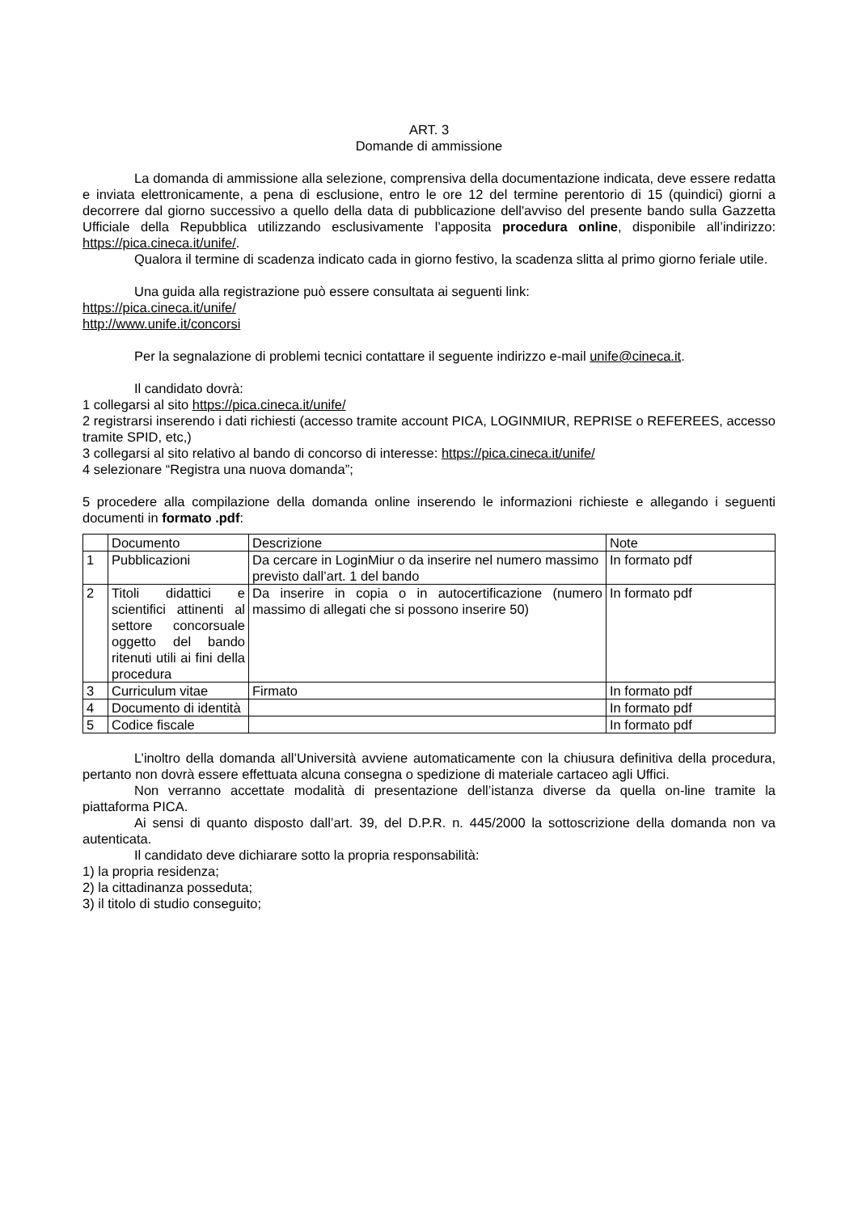ART. 3
Domande di ammissione
La domanda di ammissione alla selezione, comprensiva della documentazione indicata, deve essere redatta e inviata elettronicamente, a pena di esclusione, entro le ore 12 del termine perentorio di 15 (quindici) giorni a decorrere dal giorno successivo a quello della data di pubblicazione dell'avviso del presente bando sulla Gazzetta Ufficiale della Repubblica utilizzando esclusivamente l’apposita procedura online, disponibile all’indirizzo: https://pica.cineca.it/unife/.
Qualora il termine di scadenza indicato cada in giorno festivo, la scadenza slitta al primo giorno feriale utile.
Una guida alla registrazione può essere consultata ai seguenti link:
https://pica.cineca.it/unife/
http://www.unife.it/concorsi
Per la segnalazione di problemi tecnici contattare il seguente indirizzo e-mail unife@cineca.it.
Il candidato dovrà:
1 collegarsi al sito https://pica.cineca.it/unife/
2 registrarsi inserendo i dati richiesti (accesso tramite account PICA, LOGINMIUR, REPRISE o REFEREES, accesso tramite SPID, etc,)
3 collegarsi al sito relativo al bando di concorso di interesse: https://pica.cineca.it/unife/
4 selezionare “Registra una nuova domanda”;
5 procedere alla compilazione della domanda online inserendo le informazioni richieste e allegando i seguenti documenti in formato .pdf:
| | Documento | Descrizione | Note |
| 1 | Pubblicazioni | Da cercare in LoginMiur o da inserire nel numero massimo previsto dall’art. 1 del bando | In formato pdf |
| 2 | Titoli didattici e scientifici attinenti al settore concorsuale oggetto del bando ritenuti utili ai fini della procedura | Da inserire in copia o in autocertificazione (numero massimo di allegati che si possono inserire 50) | In formato pdf |
| 3 | Curriculum vitae | Firmato | In formato pdf |
| 4 | Documento di identità | | In formato pdf |
| 5 | Codice fiscale | | In formato pdf |
L’inoltro della domanda all’Università avviene automaticamente con la chiusura definitiva della procedura, pertanto non dovrà essere effettuata alcuna consegna o spedizione di materiale cartaceo agli Uffici.
Non verranno accettate modalità di presentazione dell’istanza diverse da quella on-line tramite la piattaforma PICA.
Ai sensi di quanto disposto dall’art. 39, del D.P.R. n. 445/2000 la sottoscrizione della domanda non va autenticata.
Il candidato deve dichiarare sotto la propria responsabilità:
1) la propria residenza;
2) la cittadinanza posseduta;
3) il titolo di studio conseguito;